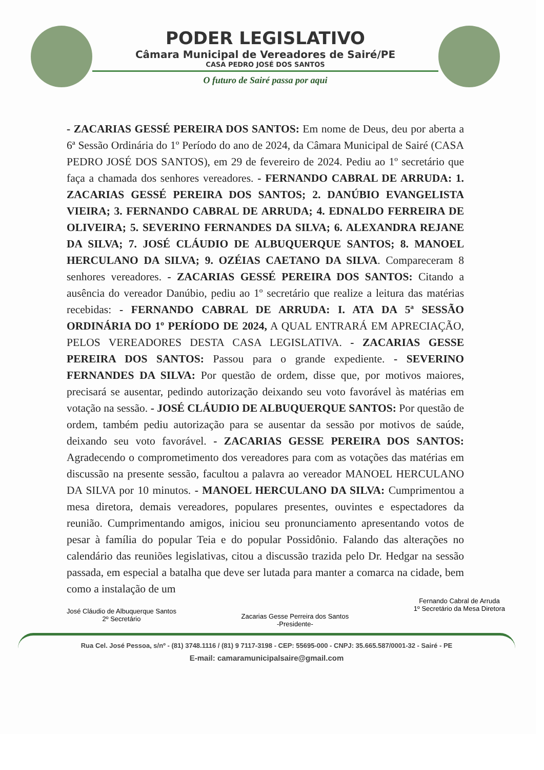PODER LEGISLATIVO
Câmara Municipal de Vereadores de Sairé/PE
CASA PEDRO JOSÉ DOS SANTOS
O futuro de Sairé passa por aqui
- ZACARIAS GESSÉ PEREIRA DOS SANTOS: Em nome de Deus, deu por aberta a 6ª Sessão Ordinária do 1º Período do ano de 2024, da Câmara Municipal de Sairé (CASA PEDRO JOSÉ DOS SANTOS), em 29 de fevereiro de 2024. Pediu ao 1º secretário que faça a chamada dos senhores vereadores. - FERNANDO CABRAL DE ARRUDA: 1. ZACARIAS GESSÉ PEREIRA DOS SANTOS; 2. DANÚBIO EVANGELISTA VIEIRA; 3. FERNANDO CABRAL DE ARRUDA; 4. EDNALDO FERREIRA DE OLIVEIRA; 5. SEVERINO FERNANDES DA SILVA; 6. ALEXANDRA REJANE DA SILVA; 7. JOSÉ CLÁUDIO DE ALBUQUERQUE SANTOS; 8. MANOEL HERCULANO DA SILVA; 9. OZÉIAS CAETANO DA SILVA. Compareceram 8 senhores vereadores. - ZACARIAS GESSÉ PEREIRA DOS SANTOS: Citando a ausência do vereador Danúbio, pediu ao 1º secretário que realize a leitura das matérias recebidas: - FERNANDO CABRAL DE ARRUDA: I. ATA DA 5ª SESSÃO ORDINÁRIA DO 1º PERÍODO DE 2024, A QUAL ENTRARÁ EM APRECIAÇÃO, PELOS VEREADORES DESTA CASA LEGISLATIVA. - ZACARIAS GESSE PEREIRA DOS SANTOS: Passou para o grande expediente. - SEVERINO FERNANDES DA SILVA: Por questão de ordem, disse que, por motivos maiores, precisará se ausentar, pedindo autorização deixando seu voto favorável às matérias em votação na sessão. - JOSÉ CLÁUDIO DE ALBUQUERQUE SANTOS: Por questão de ordem, também pediu autorização para se ausentar da sessão por motivos de saúde, deixando seu voto favorável. - ZACARIAS GESSE PEREIRA DOS SANTOS: Agradecendo o comprometimento dos vereadores para com as votações das matérias em discussão na presente sessão, facultou a palavra ao vereador MANOEL HERCULANO DA SILVA por 10 minutos. - MANOEL HERCULANO DA SILVA: Cumprimentou a mesa diretora, demais vereadores, populares presentes, ouvintes e espectadores da reunião. Cumprimentando amigos, iniciou seu pronunciamento apresentando votos de pesar à família do popular Teia e do popular Possidônio. Falando das alterações no calendário das reuniões legislativas, citou a discussão trazida pelo Dr. Hedgar na sessão passada, em especial a batalha que deve ser lutada para manter a comarca na cidade, bem como a instalação de um
José Cláudio de Albuquerque Santos
2º Secretário
Zacarias Gesse Perreira dos Santos
-Presidente-
Fernando Cabral de Arruda
1º Secretário da Mesa Diretora
Rua Cel. José Pessoa, s/nº - (81) 3748.1116 / (81) 9 7117-3198 - CEP: 55695-000 - CNPJ: 35.665.587/0001-32 - Sairé - PE
E-mail: camaramunicipalsaire@gmail.com